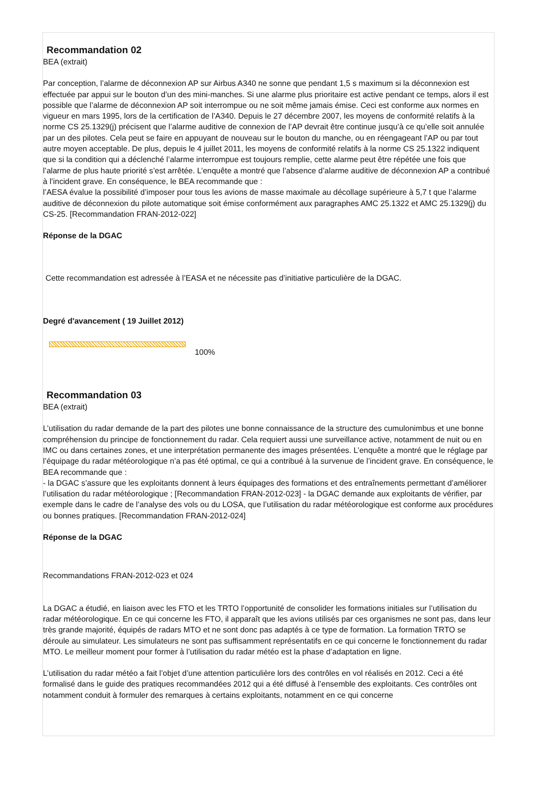Recommandation 02
BEA (extrait)
Par conception, l’alarme de déconnexion AP sur Airbus A340 ne sonne que pendant 1,5 s maximum si la déconnexion est effectuée par appui sur le bouton d’un des mini-manches. Si une alarme plus prioritaire est active pendant ce temps, alors il est possible que l’alarme de déconnexion AP soit interrompue ou ne soit même jamais émise. Ceci est conforme aux normes en vigueur en mars 1995, lors de la certification de l’A340. Depuis le 27 décembre 2007, les moyens de conformité relatifs à la norme CS 25.1329(j) précisent que l’alarme auditive de connexion de l’AP devrait être continue jusqu’à ce qu’elle soit annulée par un des pilotes. Cela peut se faire en appuyant de nouveau sur le bouton du manche, ou en réengageant l’AP ou par tout autre moyen acceptable. De plus, depuis le 4 juillet 2011, les moyens de conformité relatifs à la norme CS 25.1322 indiquent que si la condition qui a déclenché l’alarme interrompue est toujours remplie, cette alarme peut être répétée une fois que l’alarme de plus haute priorité s’est arrêtée. L’enquête a montré que l’absence d’alarme auditive de déconnexion AP a contribué à l’incident grave. En conséquence, le BEA recommande que :
l’AESA évalue la possibilité d’imposer pour tous les avions de masse maximale au décollage supérieure à 5,7 t que l’alarme auditive de déconnexion du pilote automatique soit émise conformément aux paragraphes AMC 25.1322 et AMC 25.1329(j) du CS-25. [Recommandation FRAN-2012-022]
Réponse de la DGAC
Cette recommandation est adressée à l’EASA et ne nécessite pas d’initiative particulière de la DGAC.
Degré d'avancement ( 19 Juillet 2012)
100%
Recommandation 03
BEA (extrait)
L’utilisation du radar demande de la part des pilotes une bonne connaissance de la structure des cumulonimbus et une bonne compréhension du principe de fonctionnement du radar. Cela requiert aussi une surveillance active, notamment de nuit ou en IMC ou dans certaines zones, et une interprétation permanente des images présentées. L’enquête a montré que le réglage par l’équipage du radar météorologique n’a pas été optimal, ce qui a contribué à la survenue de l’incident grave. En conséquence, le BEA recommande que :
- la DGAC s’assure que les exploitants donnent à leurs équipages des formations et des entraînements permettant d’améliorer l’utilisation du radar météorologique ; [Recommandation FRAN-2012-023] - la DGAC demande aux exploitants de vérifier, par exemple dans le cadre de l’analyse des vols ou du LOSA, que l’utilisation du radar météorologique est conforme aux procédures ou bonnes pratiques. [Recommandation FRAN-2012-024]
Réponse de la DGAC
Recommandations FRAN-2012-023 et 024
La DGAC a étudié, en liaison avec les FTO et les TRTO l’opportunité de consolider les formations initiales sur l’utilisation du radar météorologique. En ce qui concerne les FTO, il apparaît que les avions utilisés par ces organismes ne sont pas, dans leur très grande majorité, équipés de radars MTO et ne sont donc pas adaptés à ce type de formation. La formation TRTO se déroule au simulateur. Les simulateurs ne sont pas suffisamment représentatifs en ce qui concerne le fonctionnement du radar MTO. Le meilleur moment pour former à l’utilisation du radar météo est la phase d’adaptation en ligne.
L’utilisation du radar météo a fait l’objet d’une attention particulière lors des contrôles en vol réalisés en 2012. Ceci a été formalisé dans le guide des pratiques recommandées 2012 qui a été diffusé à l’ensemble des exploitants. Ces contrôles ont notamment conduit à formuler des remarques à certains exploitants, notamment en ce qui concerne